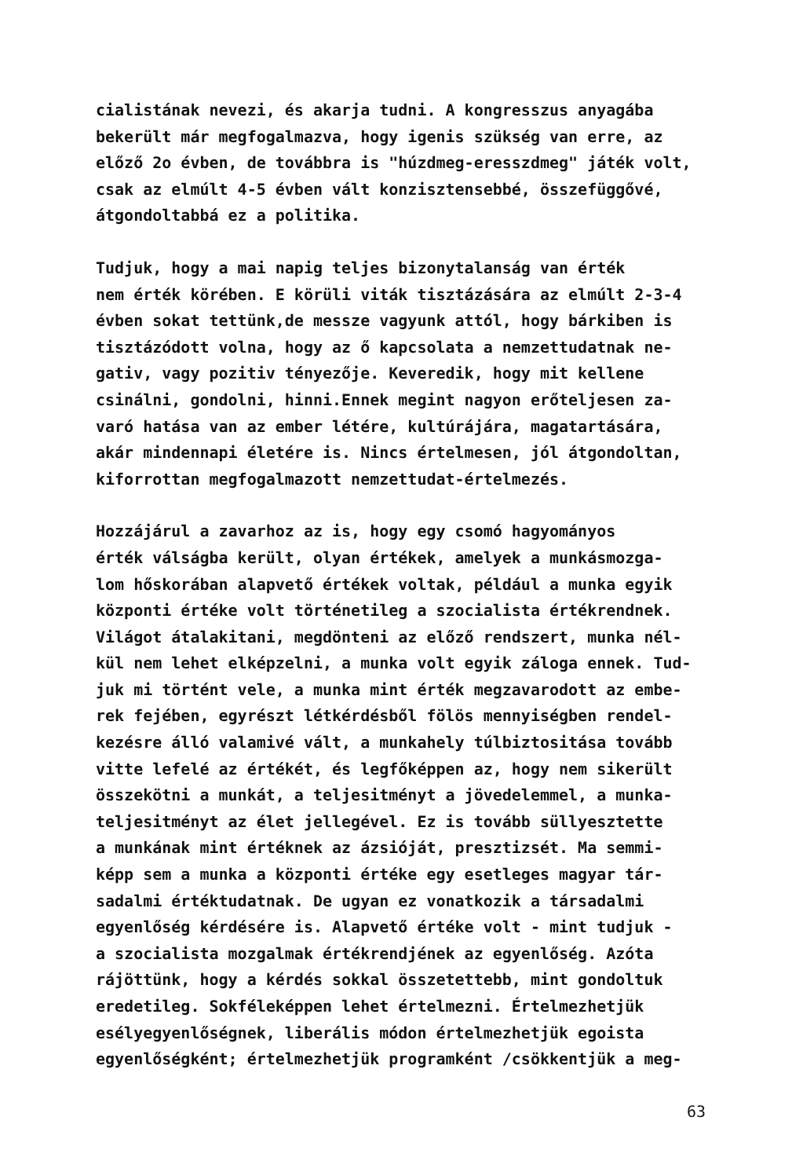cialistának nevezi, és akarja tudni. A kongresszus anyagába bekerült már megfogalmazva, hogy igenis szükség van erre, az előző 2o évben, de továbbra is "húzdmeg-eresszdmeg" játék volt, csak az elmúlt 4-5 évben vált konzisztensebbé, összefüggővé, átgondoltabbá ez a politika.
Tudjuk, hogy a mai napig teljes bizonytalanság van érték nem érték körében. E körüli viták tisztázására az elmúlt 2-3-4 évben sokat tettünk,de messze vagyunk attól, hogy bárkiben is tisztázódott volna, hogy az ő kapcsolata a nemzettudatnak ne- gativ, vagy pozitiv tényezője. Keveredik, hogy mit kellene csinálni, gondolni, hinni.Ennek megint nagyon erőteljesen za- varó hatása van az ember létére, kultúrájára, magatartására, akár mindennapi életére is. Nincs értelmesen, jól átgondoltan, kiforrottan megfogalmazott nemzettudat-értelmezés.
Hozzájárul a zavarhoz az is, hogy egy csomó hagyományos érték válságba került, olyan értékek, amelyek a munkásmozga- lom hőskorában alapvető értékek voltak, például a munka egyik központi értéke volt történetileg a szocialista értékrendnek. Világot átalakitani, megdönteni az előző rendszert, munka nél- kül nem lehet elképzelni, a munka volt egyik záloga ennek. Tud- juk mi történt vele, a munka mint érték megzavarodott az embe- rek fejében, egyrészt létkérdésből fölös mennyiségben rendel- kezésre álló valamivé vált, a munkahely túlbiztositása tovább vitte lefelé az értékét, és legfőképpen az, hogy nem sikerült összekötni a munkát, a teljesitményt a jövedelemmel, a munka- teljesitményt az élet jellegével. Ez is tovább süllyesztette a munkának mint értéknek az ázsióját, presztizsét. Ma semmi- képp sem a munka a központi értéke egy esetleges magyar tár- sadalmi értéktudatnak. De ugyan ez vonatkozik a társadalmi egyenlőség kérdésére is. Alapvető értéke volt - mint tudjuk - a szocialista mozgalmak értékrendjének az egyenlőség. Azóta rájöttünk, hogy a kérdés sokkal összetettebb, mint gondoltuk eredetileg. Sokféleképpen lehet értelmezni. Értelmezhetjük esélyegyenlőségnek, liberális módon értelmezhetjük egoista egyenlőségként; értelmezhetjük programként /csökkentjük a meg-
63